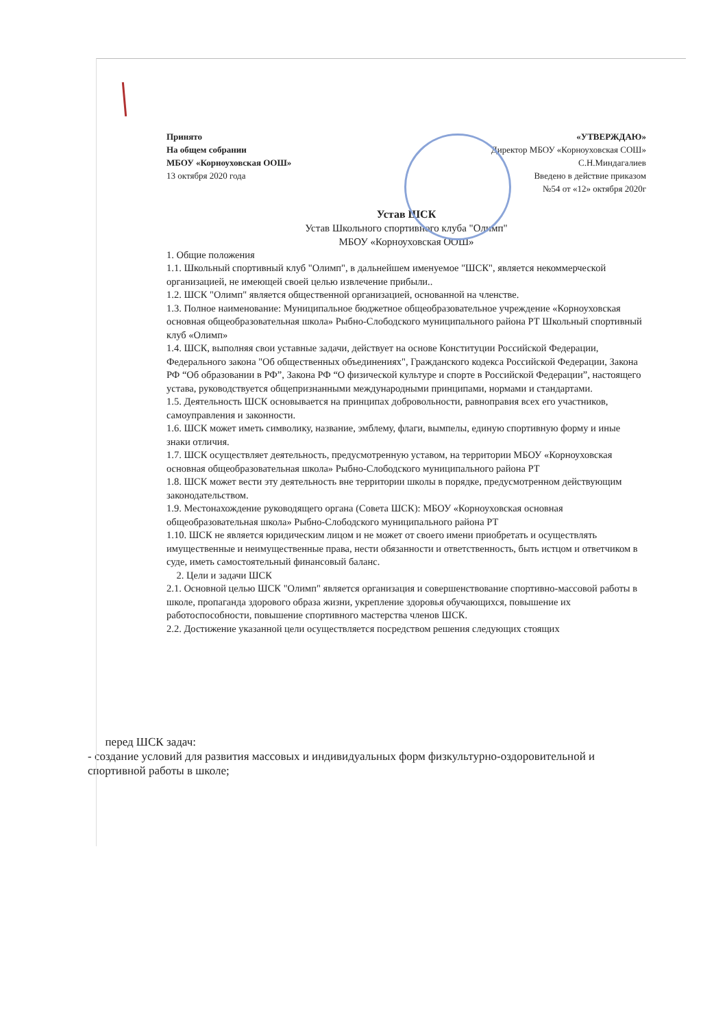Принято
На общем собрании
МБОУ «Корноуховская ООШ»
13 октября 2020 года
«УТВЕРЖДАЮ»
Директор МБОУ «Корноуховская СОШ»
С.Н.Миндагалиев
Введено в действие приказом
№54 от «12» октября 2020г
Устав ШСК
Устав Школьного спортивного клуба "Олимп"
МБОУ «Корноуховская ООШ»
1. Общие положения
1.1. Школьный спортивный клуб "Олимп", в дальнейшем именуемое "ШСК", является некоммерческой организацией, не имеющей своей целью извлечение прибыли..
1.2. ШСК "Олимп" является общественной организацией, основанной на членстве.
1.3. Полное наименование: Муниципальное бюджетное общеобразовательное учреждение «Корноуховская основная общеобразовательная школа» Рыбно-Слободского муниципального района РТ Школьный спортивный клуб «Олимп»
1.4. ШСК, выполняя свои уставные задачи, действует на основе Конституции Российской Федерации, Федерального закона "Об общественных объединениях", Гражданского кодекса Российской Федерации, Закона РФ “Об образовании в РФ”, Закона РФ “О физической культуре и спорте в Российской Федерации”, настоящего устава, руководствуется общепризнанными международными принципами, нормами и стандартами.
1.5. Деятельность ШСК основывается на принципах добровольности, равноправия всех его участников, самоуправления и законности.
1.6. ШСК может иметь символику, название, эмблему, флаги, вымпелы, единую спортивную форму и иные знаки отличия.
1.7. ШСК осуществляет деятельность, предусмотренную уставом, на территории МБОУ «Корноуховская основная общеобразовательная школа» Рыбно-Слободского муниципального района РТ
1.8. ШСК может вести эту деятельность вне территории школы в порядке, предусмотренном действующим законодательством.
1.9. Местонахождение руководящего органа (Совета ШСК): МБОУ «Корноуховская основная общеобразовательная школа» Рыбно-Слободского муниципального района РТ
1.10. ШСК не является юридическим лицом и не может от своего имени приобретать и осуществлять имущественные и неимущественные права, нести обязанности и ответственность, быть истцом и ответчиком в суде, иметь самостоятельный финансовый баланс.
2. Цели и задачи ШСК
2.1. Основной целью ШСК "Олимп" является организация и совершенствование спортивно-массовой работы в школе, пропаганда здорового образа жизни, укрепление здоровья обучающихся, повышение их работоспособности, повышение спортивного мастерства членов ШСК.
2.2. Достижение указанной цели осуществляется посредством решения следующих стоящих
перед ШСК задач:
- создание условий для развития массовых и индивидуальных форм физкультурно-оздоровительной и спортивной работы в школе;